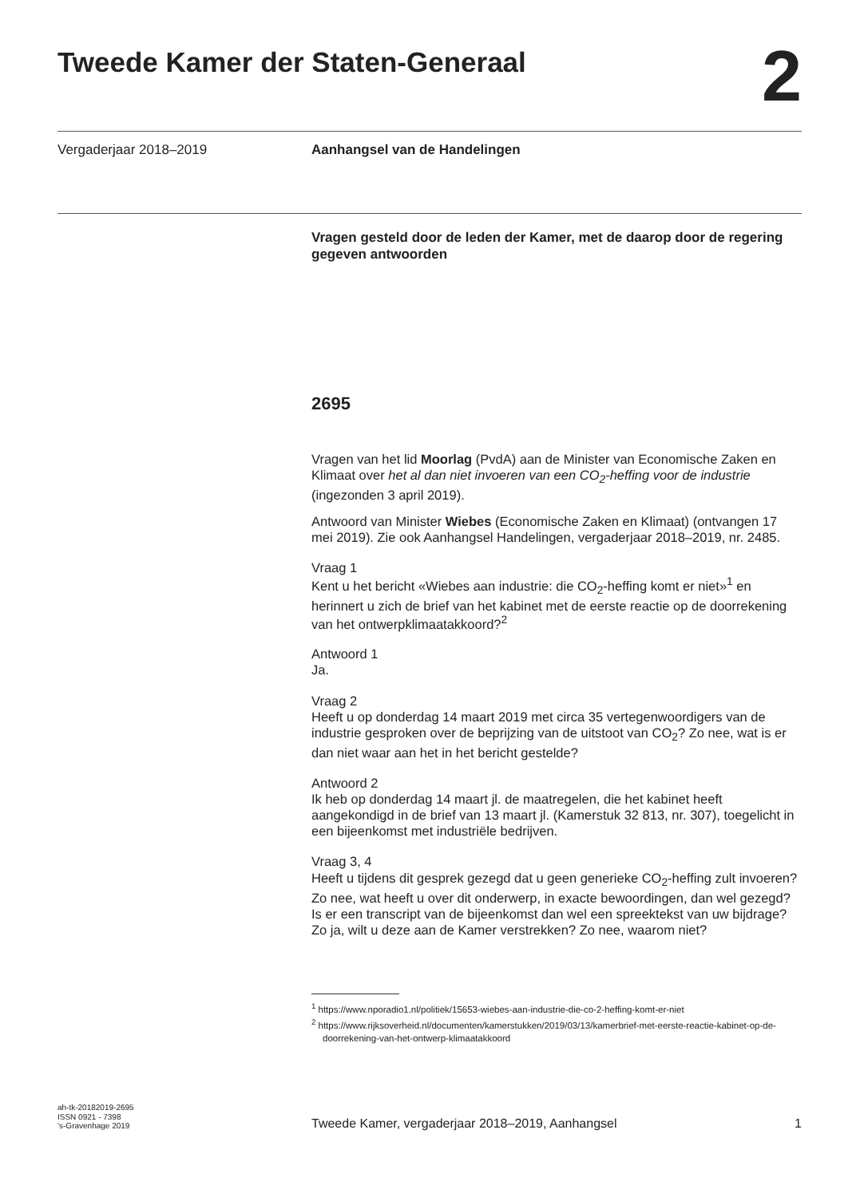Tweede Kamer der Staten-Generaal
2
Vergaderjaar 2018–2019 Aanhangsel van de Handelingen
Vragen gesteld door de leden der Kamer, met de daarop door de regering gegeven antwoorden
2695
Vragen van het lid Moorlag (PvdA) aan de Minister van Economische Zaken en Klimaat over het al dan niet invoeren van een CO<sub>2</sub>-heffing voor de industrie (ingezonden 3 april 2019).
Antwoord van Minister Wiebes (Economische Zaken en Klimaat) (ontvangen 17 mei 2019). Zie ook Aanhangsel Handelingen, vergaderjaar 2018–2019, nr. 2485.
Vraag 1
Kent u het bericht «Wiebes aan industrie: die CO<sub>2</sub>-heffing komt er niet»<sup>1</sup> en herinnert u zich de brief van het kabinet met de eerste reactie op de doorrekening van het ontwerpklimaatakkoord?<sup>2</sup>
Antwoord 1
Ja.
Vraag 2
Heeft u op donderdag 14 maart 2019 met circa 35 vertegenwoordigers van de industrie gesproken over de beprijzing van de uitstoot van CO<sub>2</sub>? Zo nee, wat is er dan niet waar aan het in het bericht gestelde?
Antwoord 2
Ik heb op donderdag 14 maart jl. de maatregelen, die het kabinet heeft aangekondigd in de brief van 13 maart jl. (Kamerstuk 32 813, nr. 307), toegelicht in een bijeenkomst met industriële bedrijven.
Vraag 3, 4
Heeft u tijdens dit gesprek gezegd dat u geen generieke CO<sub>2</sub>-heffing zult invoeren? Zo nee, wat heeft u over dit onderwerp, in exacte bewoordingen, dan wel gezegd?
Is er een transcript van de bijeenkomst dan wel een spreektekst van uw bijdrage? Zo ja, wilt u deze aan de Kamer verstrekken? Zo nee, waarom niet?
<sup>1</sup> https://www.nporadio1.nl/politiek/15653-wiebes-aan-industrie-die-co-2-heffing-komt-er-niet
<sup>2</sup> https://www.rijksoverheid.nl/documenten/kamerstukken/2019/03/13/kamerbrief-met-eerste-reactie-kabinet-op-de-doorrekening-van-het-ontwerp-klimaatakkoord
ah-tk-20182019-2695
ISSN 0921 - 7398
’s-Gravenhage 2019
Tweede Kamer, vergaderjaar 2018–2019, Aanhangsel
1